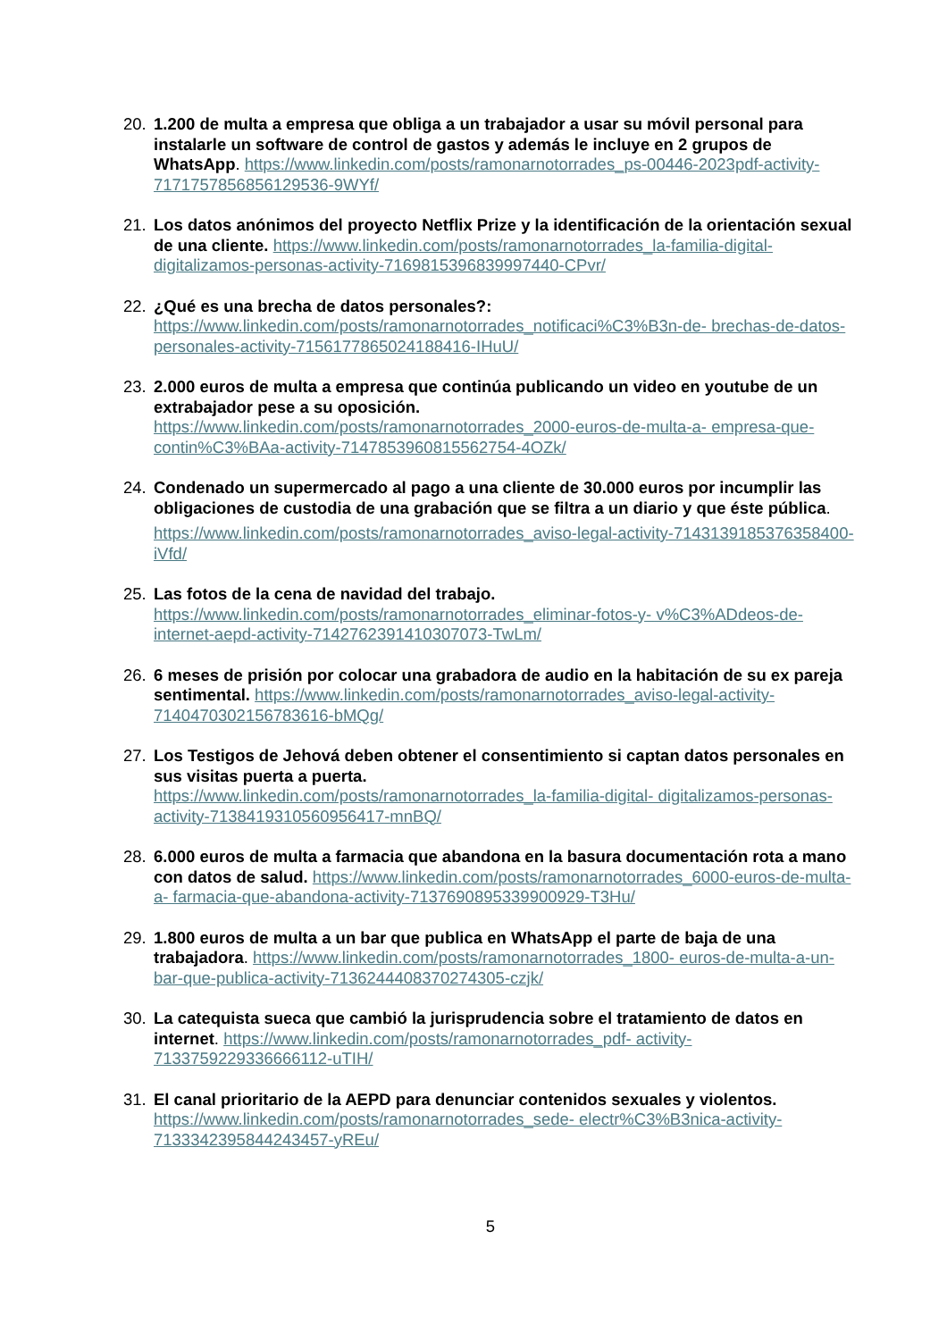20. 1.200 de multa a empresa que obliga a un trabajador a usar su móvil personal para instalarle un software de control de gastos y además le incluye en 2 grupos de WhatsApp. https://www.linkedin.com/posts/ramonarnotorrades_ps-00446-2023pdf-activity- 7171757856856129536-9WYf/
21. Los datos anónimos del proyecto Netflix Prize y la identificación de la orientación sexual de una cliente. https://www.linkedin.com/posts/ramonarnotorrades_la-familia-digital- digitalizamos-personas-activity-7169815396839997440-CPvr/
22. ¿Qué es una brecha de datos personales?:
https://www.linkedin.com/posts/ramonarnotorrades_notificaci%C3%B3n-de- brechas-de-datos-personales-activity-7156177865024188416-IHuU/
23. 2.000 euros de multa a empresa que continúa publicando un video en youtube de un extrabajador pese a su oposición.
https://www.linkedin.com/posts/ramonarnotorrades_2000-euros-de-multa-a- empresa-que-contin%C3%BAa-activity-7147853960815562754-4OZk/
24. Condenado un supermercado al pago a una cliente de 30.000 euros por incumplir las obligaciones de custodia de una grabación que se filtra a un diario y que éste pública.
https://www.linkedin.com/posts/ramonarnotorrades_aviso-legal-activity-7143139185376358400-iVfd/
25. Las fotos de la cena de navidad del trabajo.
https://www.linkedin.com/posts/ramonarnotorrades_eliminar-fotos-y- v%C3%ADdeos-de-internet-aepd-activity-7142762391410307073-TwLm/
26. 6 meses de prisión por colocar una grabadora de audio en la habitación de su ex pareja sentimental. https://www.linkedin.com/posts/ramonarnotorrades_aviso-legal-activity- 7140470302156783616-bMQg/
27. Los Testigos de Jehová deben obtener el consentimiento si captan datos personales en sus visitas puerta a puerta.
https://www.linkedin.com/posts/ramonarnotorrades_la-familia-digital- digitalizamos-personas-activity-7138419310560956417-mnBQ/
28. 6.000 euros de multa a farmacia que abandona en la basura documentación rota a mano con datos de salud. https://www.linkedin.com/posts/ramonarnotorrades_6000-euros-de-multa-a- farmacia-que-abandona-activity-7137690895339900929-T3Hu/
29. 1.800 euros de multa a un bar que publica en WhatsApp el parte de baja de una trabajadora. https://www.linkedin.com/posts/ramonarnotorrades_1800- euros-de-multa-a-un-bar-que-publica-activity-7136244408370274305-czjk/
30. La catequista sueca que cambió la jurisprudencia sobre el tratamiento de datos en internet. https://www.linkedin.com/posts/ramonarnotorrades_pdf- activity-7133759229336666112-uTIH/
31. El canal prioritario de la AEPD para denunciar contenidos sexuales y violentos.
https://www.linkedin.com/posts/ramonarnotorrades_sede- electr%C3%B3nica-activity-7133342395844243457-yREu/
5